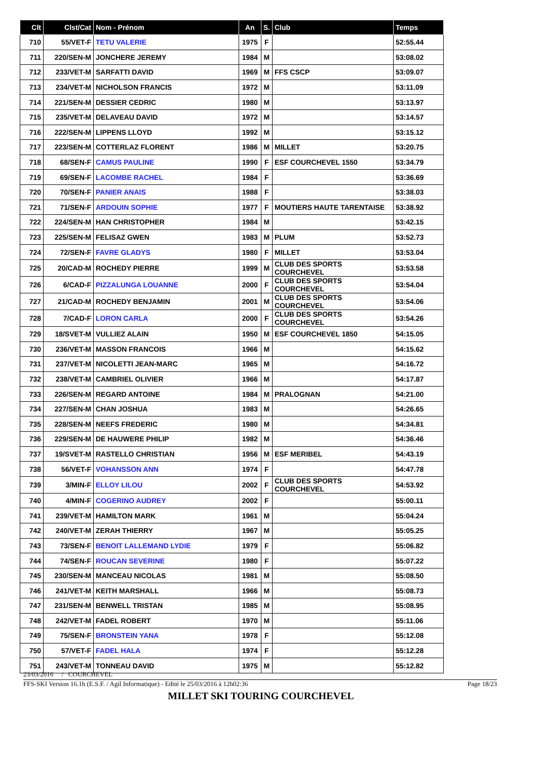| Clt | Clst/Cat | Nom - Prénom | An | S. | Club | Temps |
| --- | --- | --- | --- | --- | --- | --- |
| 710 | 55/VET-F | TETU VALERIE | 1975 | F | | 52:55.44 |
| 711 | 220/SEN-M | JONCHERE JEREMY | 1984 | M | | 53:08.02 |
| 712 | 233/VET-M | SARFATTI DAVID | 1969 | M | FFS CSCP | 53:09.07 |
| 713 | 234/VET-M | NICHOLSON FRANCIS | 1972 | M | | 53:11.09 |
| 714 | 221/SEN-M | DESSIER CEDRIC | 1980 | M | | 53:13.97 |
| 715 | 235/VET-M | DELAVEAU DAVID | 1972 | M | | 53:14.57 |
| 716 | 222/SEN-M | LIPPENS LLOYD | 1992 | M | | 53:15.12 |
| 717 | 223/SEN-M | COTTERLAZ FLORENT | 1986 | M | MILLET | 53:20.75 |
| 718 | 68/SEN-F | CAMUS PAULINE | 1990 | F | ESF COURCHEVEL 1550 | 53:34.79 |
| 719 | 69/SEN-F | LACOMBE RACHEL | 1984 | F | | 53:36.69 |
| 720 | 70/SEN-F | PANIER ANAIS | 1988 | F | | 53:38.03 |
| 721 | 71/SEN-F | ARDOUIN SOPHIE | 1977 | F | MOUTIERS HAUTE TARENTAISE | 53:38.92 |
| 722 | 224/SEN-M | HAN CHRISTOPHER | 1984 | M | | 53:42.15 |
| 723 | 225/SEN-M | FELISAZ GWEN | 1983 | M | PLUM | 53:52.73 |
| 724 | 72/SEN-F | FAVRE GLADYS | 1980 | F | MILLET | 53:53.04 |
| 725 | 20/CAD-M | ROCHEDY PIERRE | 1999 | M | CLUB DES SPORTS COURCHEVEL | 53:53.58 |
| 726 | 6/CAD-F | PIZZALUNGA LOUANNE | 2000 | F | CLUB DES SPORTS COURCHEVEL | 53:54.04 |
| 727 | 21/CAD-M | ROCHEDY BENJAMIN | 2001 | M | CLUB DES SPORTS COURCHEVEL | 53:54.06 |
| 728 | 7/CAD-F | LORON CARLA | 2000 | F | CLUB DES SPORTS COURCHEVEL | 53:54.26 |
| 729 | 18/SVET-M | VULLIEZ ALAIN | 1950 | M | ESF COURCHEVEL 1850 | 54:15.05 |
| 730 | 236/VET-M | MASSON FRANCOIS | 1966 | M | | 54:15.62 |
| 731 | 237/VET-M | NICOLETTI JEAN-MARC | 1965 | M | | 54:16.72 |
| 732 | 238/VET-M | CAMBRIEL OLIVIER | 1966 | M | | 54:17.87 |
| 733 | 226/SEN-M | REGARD ANTOINE | 1984 | M | PRALOGNAN | 54:21.00 |
| 734 | 227/SEN-M | CHAN JOSHUA | 1983 | M | | 54:26.65 |
| 735 | 228/SEN-M | NEEFS FREDERIC | 1980 | M | | 54:34.81 |
| 736 | 229/SEN-M | DE HAUWERE PHILIP | 1982 | M | | 54:36.46 |
| 737 | 19/SVET-M | RASTELLO CHRISTIAN | 1956 | M | ESF MERIBEL | 54:43.19 |
| 738 | 56/VET-F | VOHANSSON ANN | 1974 | F | | 54:47.78 |
| 739 | 3/MIN-F | ELLOY LILOU | 2002 | F | CLUB DES SPORTS COURCHEVEL | 54:53.92 |
| 740 | 4/MIN-F | COGERINO AUDREY | 2002 | F | | 55:00.11 |
| 741 | 239/VET-M | HAMILTON MARK | 1961 | M | | 55:04.24 |
| 742 | 240/VET-M | ZERAH THIERRY | 1967 | M | | 55:05.25 |
| 743 | 73/SEN-F | BENOIT LALLEMAND LYDIE | 1979 | F | | 55:06.82 |
| 744 | 74/SEN-F | ROUCAN SEVERINE | 1980 | F | | 55:07.22 |
| 745 | 230/SEN-M | MANCEAU NICOLAS | 1981 | M | | 55:08.50 |
| 746 | 241/VET-M | KEITH MARSHALL | 1966 | M | | 55:08.73 |
| 747 | 231/SEN-M | BENWELL TRISTAN | 1985 | M | | 55:08.95 |
| 748 | 242/VET-M | FADEL ROBERT | 1970 | M | | 55:11.06 |
| 749 | 75/SEN-F | BRONSTEIN YANA | 1978 | F | | 55:12.08 |
| 750 | 57/VET-F | FADEL HALA | 1974 | F | | 55:12.28 |
| 751 | 243/VET-M | TONNEAU DAVID | 1975 | M | | 55:12.82 |
23/03/2016 / COURCHEVEL
FFS-SKI Version 16.1h (E.S.F. / Agil Informatique) - Edité le 25/03/2016 à 12h02:36 Page 18/23
MILLET SKI TOURING COURCHEVEL